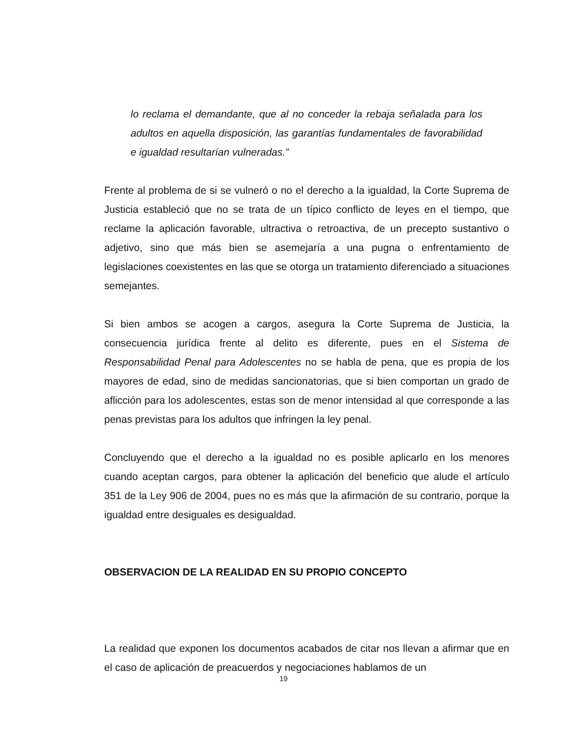lo reclama el demandante, que al no conceder la rebaja señalada para los adultos en aquella disposición, las garantías fundamentales de favorabilidad e igualdad resultarían vulneradas.”
Frente al problema de si se vulneró o no el derecho a la igualdad, la Corte Suprema de Justicia estableció que no se trata de un típico conflicto de leyes en el tiempo, que reclame la aplicación favorable, ultractiva o retroactiva, de un precepto sustantivo o adjetivo, sino que más bien se asemejaría a una pugna o enfrentamiento de legislaciones coexistentes en las que se otorga un tratamiento diferenciado a situaciones semejantes.
Si bien ambos se acogen a cargos, asegura la Corte Suprema de Justicia, la consecuencia jurídica frente al delito es diferente, pues en el Sistema de Responsabilidad Penal para Adolescentes no se habla de pena, que es propia de los mayores de edad, sino de medidas sancionatorias, que si bien comportan un grado de aflicción para los adolescentes, estas son de menor intensidad al que corresponde a las penas previstas para los adultos que infringen la ley penal.
Concluyendo que el derecho a la igualdad no es posible aplicarlo en los menores cuando aceptan cargos, para obtener la aplicación del beneficio que alude el artículo 351 de la Ley 906 de 2004, pues no es más que la afirmación de su contrario, porque la igualdad entre desiguales es desigualdad.
OBSERVACION DE LA REALIDAD EN SU PROPIO CONCEPTO
La realidad que exponen los documentos acabados de citar nos llevan a afirmar que en el caso de aplicación de preacuerdos y negociaciones hablamos de un
19